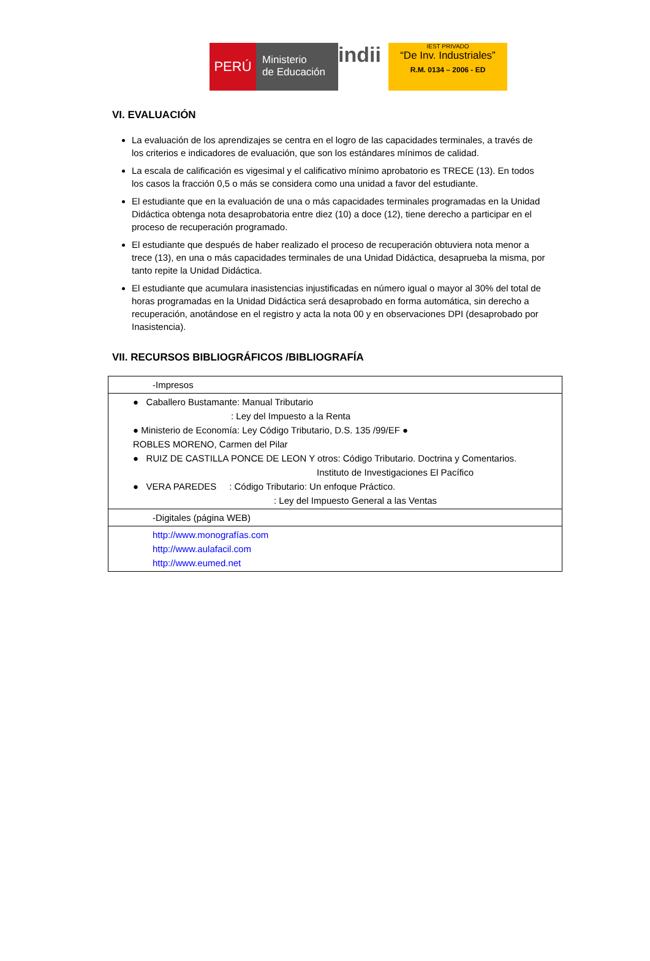PERÚ
Ministerio
de Educación
indii
IEST PRIVADO
“De Inv. Industriales”
R.M. 0134 – 2006 - ED
VI. EVALUACIÓN
La evaluación de los aprendizajes se centra en el logro de las capacidades terminales, a través de los criterios e indicadores de evaluación, que son los estándares mínimos de calidad.
La escala de calificación es vigesimal y el calificativo mínimo aprobatorio es TRECE (13). En todos los casos la fracción 0,5 o más se considera como una unidad a favor del estudiante.
El estudiante que en la evaluación de una o más capacidades terminales programadas en la Unidad Didáctica obtenga nota desaprobatoria entre diez (10) a doce (12), tiene derecho a participar en el proceso de recuperación programado.
El estudiante que después de haber realizado el proceso de recuperación obtuviera nota menor a trece (13), en una o más capacidades terminales de una Unidad Didáctica, desaprueba la misma, por tanto repite la Unidad Didáctica.
El estudiante que acumulara inasistencias injustificadas en número igual o mayor al 30% del total de horas programadas en la Unidad Didáctica será desaprobado en forma automática, sin derecho a recuperación, anotándose en el registro y acta la nota 00 y en observaciones DPI (desaprobado por Inasistencia).
VII. RECURSOS BIBLIOGRÁFICOS /BIBLIOGRAFÍA
| -Impresos |
| ● Caballero Bustamante: Manual Tributario : Ley del Impuesto a la Renta ● Ministerio de Economía: Ley Código Tributario, D.S. 135 /99/EF ● ROBLES MORENO, Carmen del Pilar ● RUIZ DE CASTILLA PONCE DE LEON Y otros: Código Tributario. Doctrina y Comentarios. Instituto de Investigaciones El Pacífico ● VERA PAREDES : Código Tributario: Un enfoque Práctico. : Ley del Impuesto General a las Ventas |
| -Digitales (página WEB) |
| http://www.monografías.com http://www.aulafacil.com http://www.eumed.net |